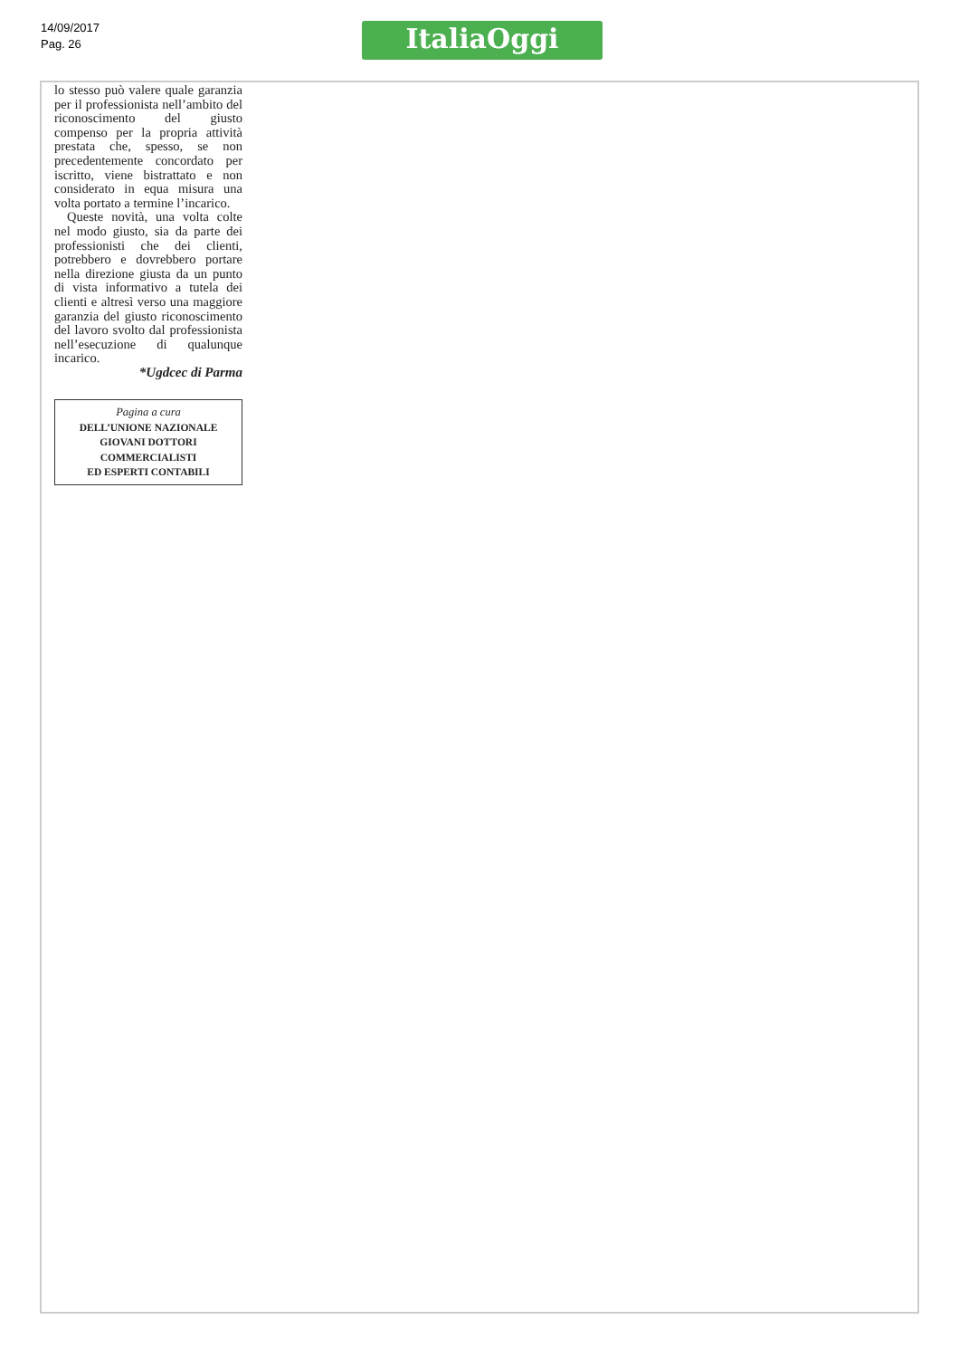14/09/2017
Pag. 26
ItaliaOggi
lo stesso può valere quale garanzia per il professionista nell’ambito del riconoscimento del giusto compenso per la propria attività prestata che, spesso, se non precedentemente concordato per iscritto, viene bistrattato e non considerato in equa misura una volta portato a termine l’incarico.
Queste novità, una volta colte nel modo giusto, sia da parte dei professionisti che dei clienti, potrebbero e dovrebbero portare nella direzione giusta da un punto di vista informativo a tutela dei clienti e altresì verso una maggiore garanzia del giusto riconoscimento del lavoro svolto dal professionista nell’esecuzione di qualunque incarico.
*Ugdcec di Parma
Pagina a cura
DELL’UNIONE NAZIONALE
GIOVANI DOTTORI
COMMERCIALISTI
ED ESPERTI CONTABILI